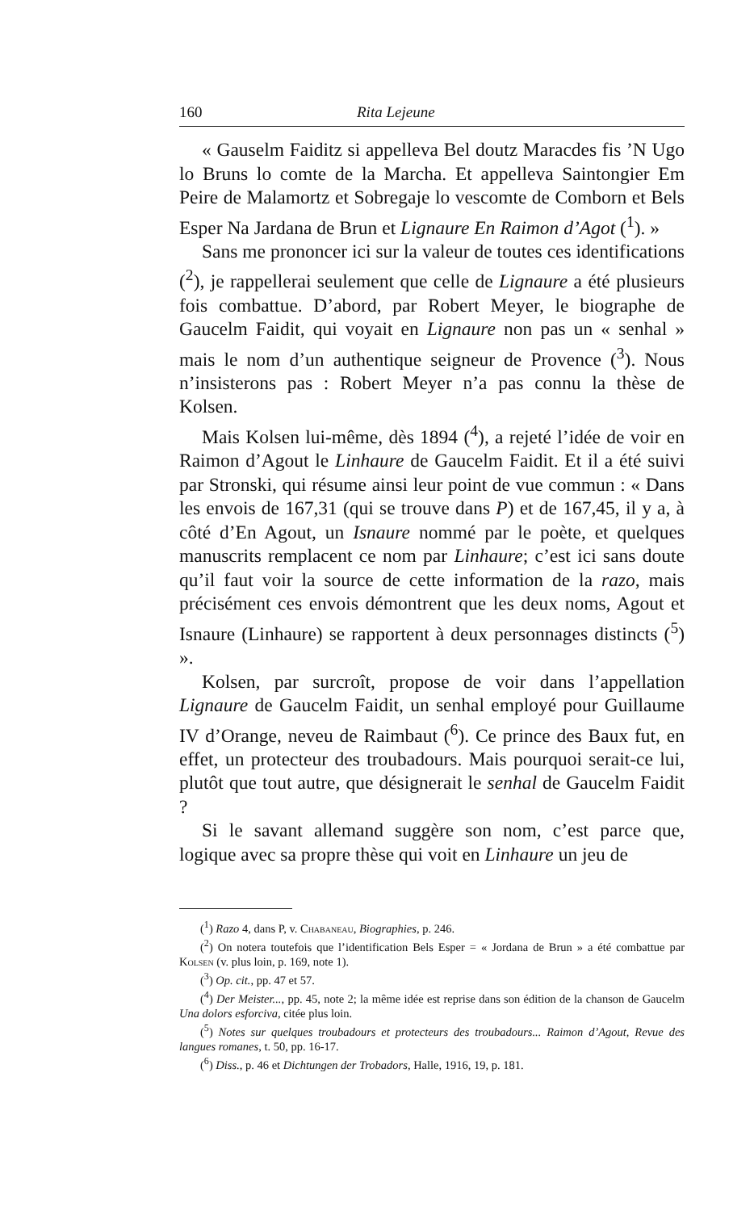160 Rita Lejeune
« Gauselm Faiditz si appelleva Bel doutz Maracdes fis ’N Ugo lo Bruns lo comte de la Marcha. Et appelleva Saintongier Em Peire de Malamortz et Sobregaje lo vescomte de Comborn et Bels Esper Na Jardana de Brun et Lignaure En Raimon d’Agot (<sup>1</sup>). »
Sans me prononcer ici sur la valeur de toutes ces identifications (<sup>2</sup>), je rappellerai seulement que celle de Lignaure a été plusieurs fois combattue. D’abord, par Robert Meyer, le biographe de Gaucelm Faidit, qui voyait en Lignaure non pas un « senhal » mais le nom d’un authentique seigneur de Provence (<sup>3</sup>). Nous n’insisterons pas : Robert Meyer n’a pas connu la thèse de Kolsen.
Mais Kolsen lui-même, dès 1894 (<sup>4</sup>), a rejeté l’idée de voir en Raimon d’Agout le Linhaure de Gaucelm Faidit. Et il a été suivi par Stronski, qui résume ainsi leur point de vue commun : « Dans les envois de 167,31 (qui se trouve dans P) et de 167,45, il y a, à côté d’En Agout, un Isnaure nommé par le poète, et quelques manuscrits remplacent ce nom par Linhaure; c’est ici sans doute qu’il faut voir la source de cette information de la razo, mais précisément ces envois démontrent que les deux noms, Agout et Isnaure (Linhaure) se rapportent à deux personnages distincts (<sup>5</sup>) ».
Kolsen, par surcroît, propose de voir dans l’appellation Lignaure de Gaucelm Faidit, un senhal employé pour Guillaume IV d’Orange, neveu de Raimbaut (<sup>6</sup>). Ce prince des Baux fut, en effet, un protecteur des troubadours. Mais pourquoi serait-ce lui, plutôt que tout autre, que désignerait le senhal de Gaucelm Faidit ?
Si le savant allemand suggère son nom, c’est parce que, logique avec sa propre thèse qui voit en Linhaure un jeu de
(<sup>1</sup>) Razo 4, dans P, v. Chabaneau, Biographies, p. 246.
(<sup>2</sup>) On notera toutefois que l’identification Bels Esper = « Jordana de Brun » a été combattue par Kolsen (v. plus loin, p. 169, note 1).
(<sup>3</sup>) Op. cit., pp. 47 et 57.
(<sup>4</sup>) Der Meister..., pp. 45, note 2; la même idée est reprise dans son édition de la chanson de Gaucelm Una dolors esforciva, citée plus loin.
(<sup>5</sup>) Notes sur quelques troubadours et protecteurs des troubadours... Raimon d’Agout, Revue des langues romanes, t. 50, pp. 16-17.
(<sup>6</sup>) Diss., p. 46 et Dichtungen der Trobadors, Halle, 1916, 19, p. 181.